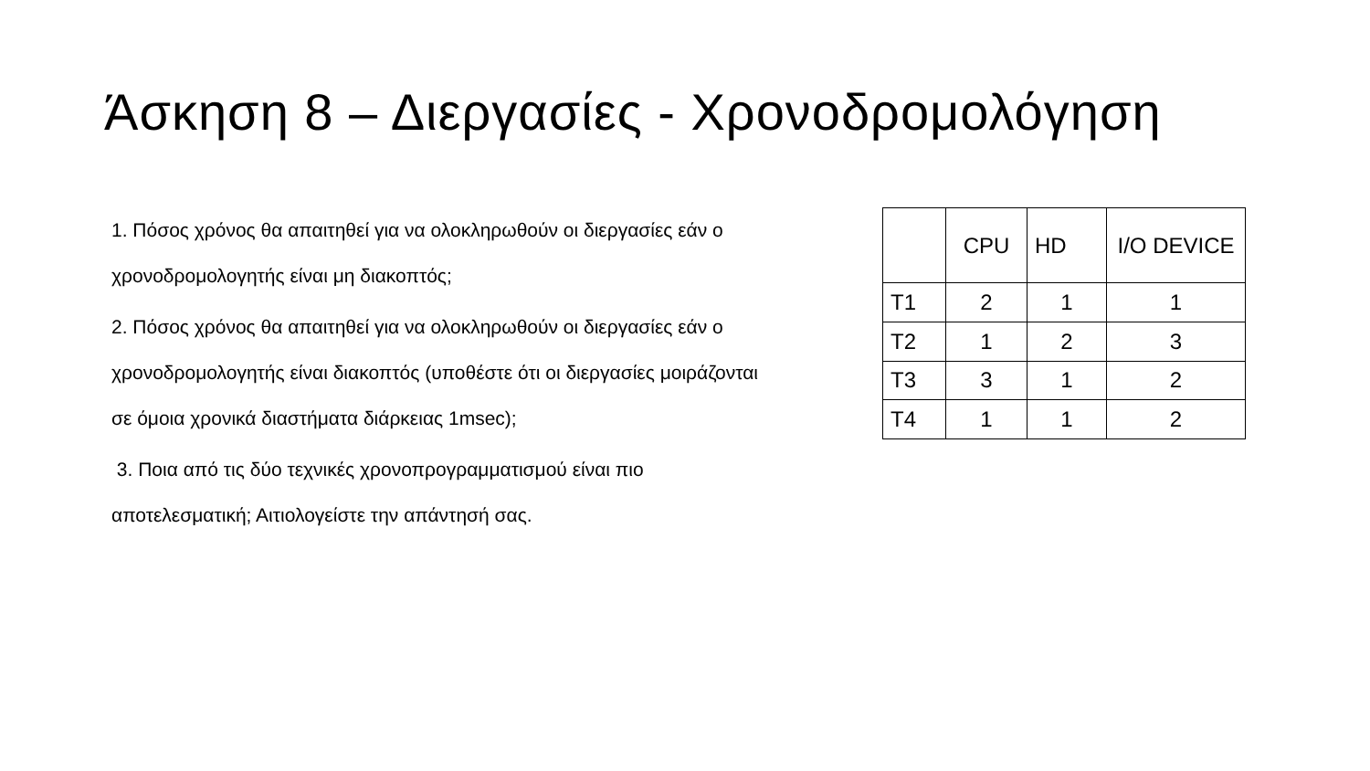Άσκηση 8 – Διεργασίες - Χρονοδρομολόγηση
1. Πόσος χρόνος θα απαιτηθεί για να ολοκληρωθούν οι διεργασίες εάν ο χρονοδρομολογητής είναι μη διακοπτός;
2. Πόσος χρόνος θα απαιτηθεί για να ολοκληρωθούν οι διεργασίες εάν ο χρονοδρομολογητής είναι διακοπτός (υποθέστε ότι οι διεργασίες μοιράζονται σε όμοια χρονικά διαστήματα διάρκειας 1msec);
3. Ποια από τις δύο τεχνικές χρονοπρογραμματισμού είναι πιο αποτελεσματική; Αιτιολογείστε την απάντησή σας.
| | CPU | HD | I/O DEVICE |
| T1 | 2 | 1 | 1 |
| T2 | 1 | 2 | 3 |
| T3 | 3 | 1 | 2 |
| T4 | 1 | 1 | 2 |